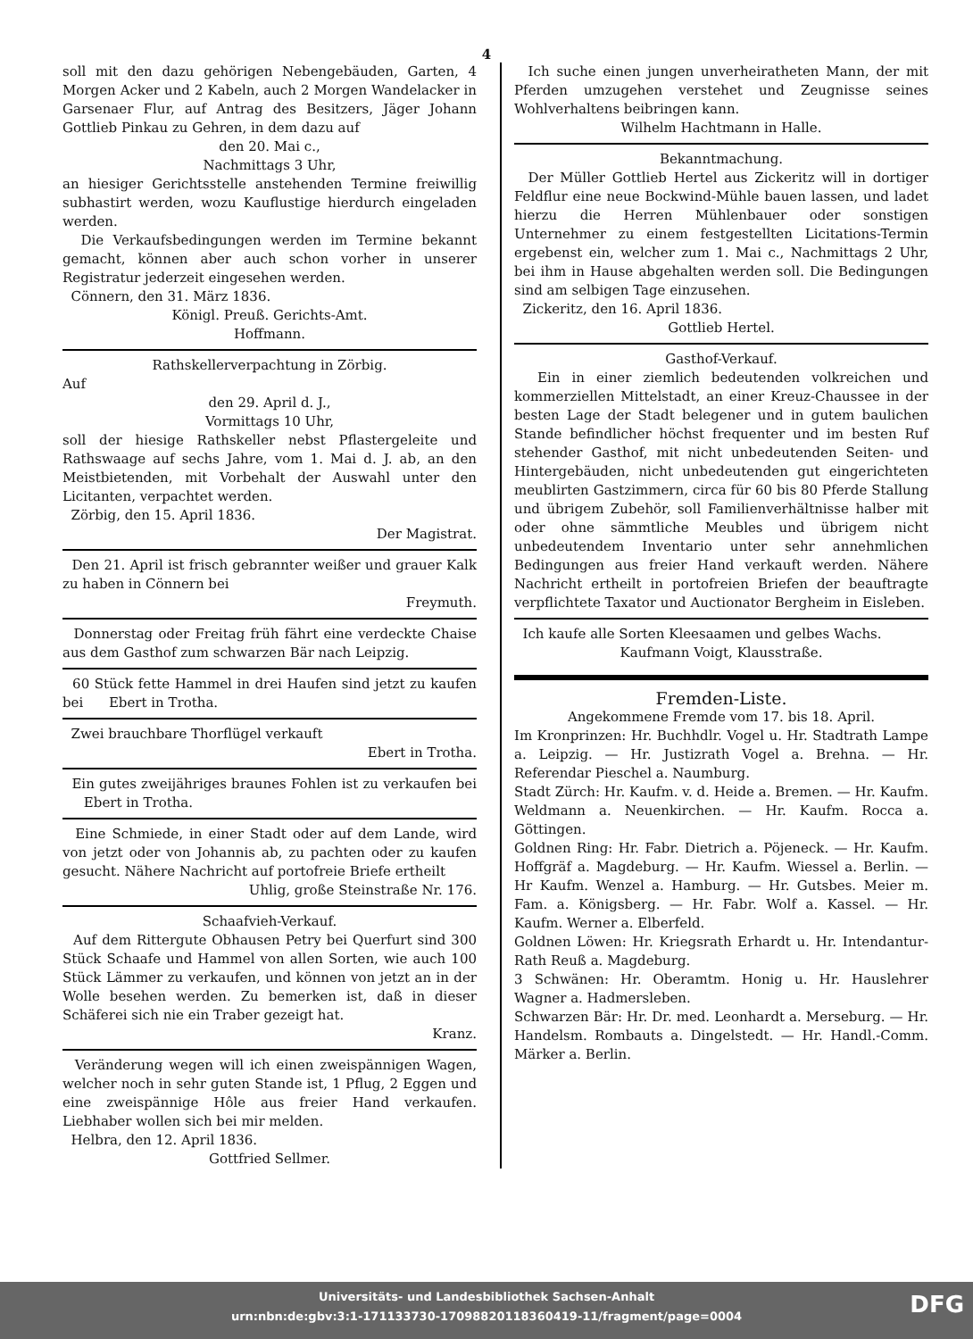4
soll mit den dazu gehörigen Nebengebäuden, Garten, 4 Morgen Acker und 2 Kabeln, auch 2 Morgen Wandelacker in Garsenaer Flur, auf Antrag des Besitzers, Jäger Johann Gottlieb Pinkau zu Gehren, in dem dazu auf
den 20. Mai c.,
Nachmittags 3 Uhr,
an hiesiger Gerichtsstelle anstehenden Termine freiwillig subhastirt werden, wozu Kauflustige hierdurch eingeladen werden.
Die Verkaufsbedingungen werden im Termine bekannt gemacht, können aber auch schon vorher in unserer Registratur jederzeit eingesehen werden.
Cönnern, den 31. März 1836.
Königl. Preuß. Gerichts-Amt.
Hoffmann.
Rathskellerverpachtung in Zörbig.
Auf
den 29. April d. J.,
Vormittags 10 Uhr,
soll der hiesige Rathskeller nebst Pflastergeleite und Rathswaage auf sechs Jahre, vom 1. Mai d. J. ab, an den Meistbietenden, mit Vorbehalt der Auswahl unter den Licitanten, verpachtet werden.
Zörbig, den 15. April 1836.
Der Magistrat.
Den 21. April ist frisch gebrannter weißer und grauer Kalk zu haben in Cönnern bei
Freymuth.
Donnerstag oder Freitag früh fährt eine verdeckte Chaise aus dem Gasthof zum schwarzen Bär nach Leipzig.
60 Stück fette Hammel in drei Haufen sind jetzt zu kaufen bei Ebert in Trotha.
Zwei brauchbare Thorflügel verkauft
Ebert in Trotha.
Ein gutes zweijähriges braunes Fohlen ist zu verkaufen bei Ebert in Trotha.
Eine Schmiede, in einer Stadt oder auf dem Lande, wird von jetzt oder von Johannis ab, zu pachten oder zu kaufen gesucht. Nähere Nachricht auf portofreie Briefe ertheilt
Uhlig, große Steinstraße Nr. 176.
Schaafvieh-Verkauf.
Auf dem Rittergute Obhausen Petry bei Querfurt sind 300 Stück Schaafe und Hammel von allen Sorten, wie auch 100 Stück Lämmer zu verkaufen, und können von jetzt an in der Wolle besehen werden. Zu bemerken ist, daß in dieser Schäferei sich nie ein Traber gezeigt hat.
Kranz.
Veränderung wegen will ich einen zweispännigen Wagen, welcher noch in sehr guten Stande ist, 1 Pflug, 2 Eggen und eine zweispännige Hôle aus freier Hand verkaufen. Liebhaber wollen sich bei mir melden.
Helbra, den 12. April 1836.
Gottfried Sellmer.
Ich suche einen jungen unverheiratheten Mann, der mit Pferden umzugehen verstehet und Zeugnisse seines Wohlverhaltens beibringen kann.
Wilhelm Hachtmann in Halle.
Bekanntmachung.
Der Müller Gottlieb Hertel aus Zickeritz will in dortiger Feldflur eine neue Bockwind-Mühle bauen lassen, und ladet hierzu die Herren Mühlenbauer oder sonstigen Unternehmer zu einem festgestellten Licitations-Termin ergebenst ein, welcher zum 1. Mai c., Nachmittags 2 Uhr, bei ihm in Hause abgehalten werden soll. Die Bedingungen sind am selbigen Tage einzusehen.
Zickeritz, den 16. April 1836.
Gottlieb Hertel.
Gasthof-Verkauf.
Ein in einer ziemlich bedeutenden volkreichen und kommerziellen Mittelstadt, an einer Kreuz-Chaussee in der besten Lage der Stadt belegener und in gutem baulichen Stande befindlicher höchst frequenter und im besten Ruf stehender Gasthof, mit nicht unbedeutenden Seiten- und Hintergebäuden, nicht unbedeutenden gut eingerichteten meublirten Gastzimmern, circa für 60 bis 80 Pferde Stallung und übrigem Zubehör, soll Familienverhältnisse halber mit oder ohne sämmtliche Meubles und übrigem nicht unbedeutendem Inventario unter sehr annehmlichen Bedingungen aus freier Hand verkauft werden. Nähere Nachricht ertheilt in portofreien Briefen der beauftragte verpflichtete Taxator und Auctionator Bergheim in Eisleben.
Ich kaufe alle Sorten Kleesaamen und gelbes Wachs.
Kaufmann Voigt, Klausstraße.
Fremden-Liste.
Angekommene Fremde vom 17. bis 18. April.
Im Kronprinzen: Hr. Buchhdlr. Vogel u. Hr. Stadtrath Lampe a. Leipzig. — Hr. Justizrath Vogel a. Brehna. — Hr. Referendar Pieschel a. Naumburg.
Stadt Zürch: Hr. Kaufm. v. d. Heide a. Bremen. — Hr. Kaufm. Weldmann a. Neuenkirchen. — Hr. Kaufm. Rocca a. Göttingen.
Goldnen Ring: Hr. Fabr. Dietrich a. Pöjeneck. — Hr. Kaufm. Hoffgräf a. Magdeburg. — Hr. Kaufm. Wiessel a. Berlin. — Hr Kaufm. Wenzel a. Hamburg. — Hr. Gutsbes. Meier m. Fam. a. Königsberg. — Hr. Fabr. Wolf a. Kassel. — Hr. Kaufm. Werner a. Elberfeld.
Goldnen Löwen: Hr. Kriegsrath Erhardt u. Hr. Intendantur-Rath Reuß a. Magdeburg.
3 Schwänen: Hr. Oberamtm. Honig u. Hr. Hauslehrer Wagner a. Hadmersleben.
Schwarzen Bär: Hr. Dr. med. Leonhardt a. Merseburg. — Hr. Handelsm. Rombauts a. Dingelstedt. — Hr. Handl.-Comm. Märker a. Berlin.
Universitäts- und Landesbibliothek Sachsen-Anhalt
urn:nbn:de:gbv:3:1-171133730-17098820118360419-11/fragment/page=0004
DFG